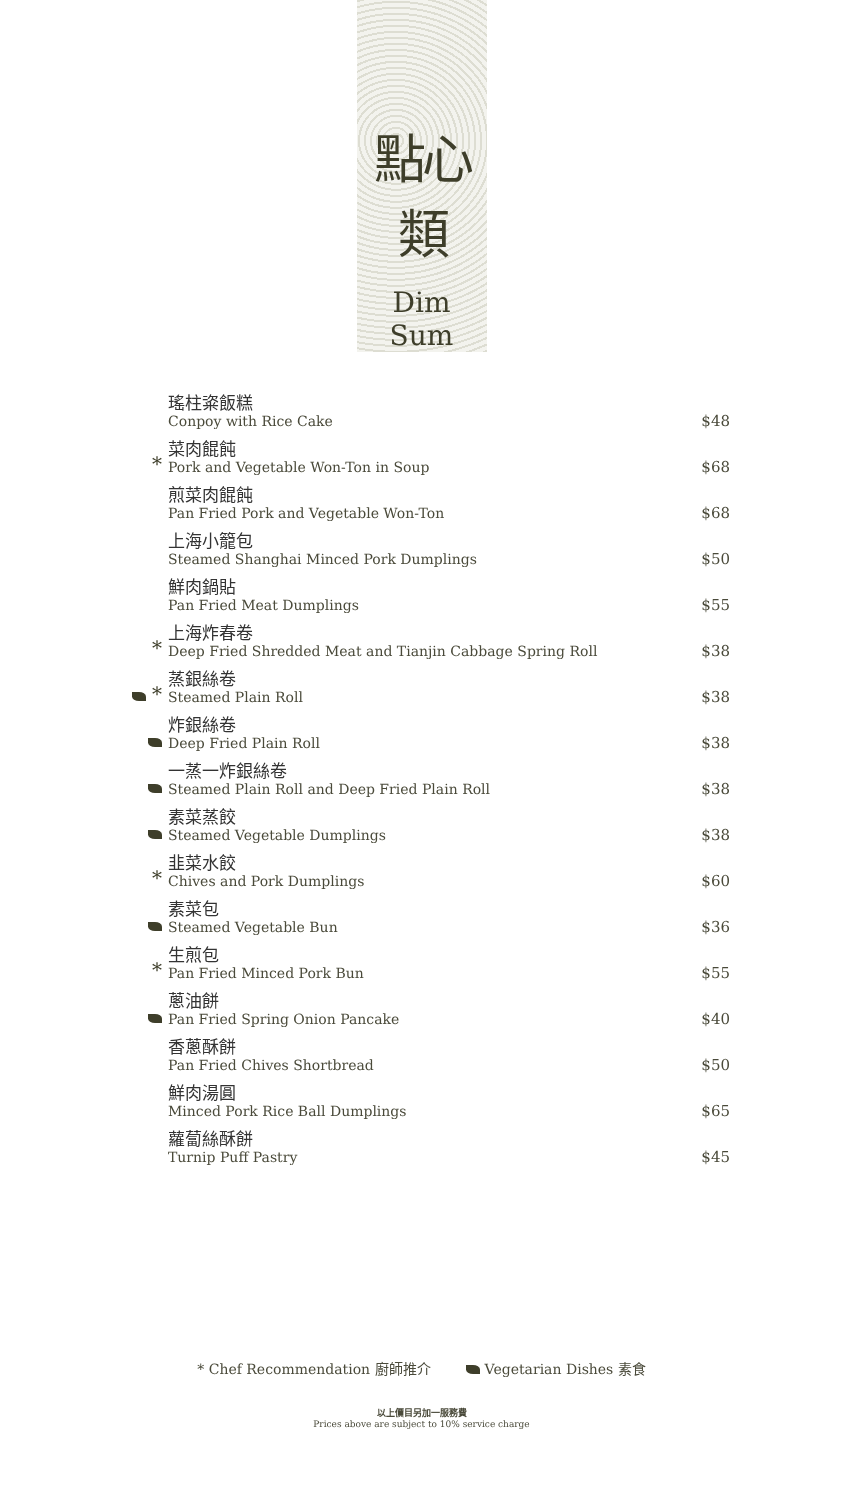點心類
Dim Sum
| | 瑤柱粢飯糕 Conpoy with Rice Cake | $48 |
| * | 菜肉餛飩 Pork and Vegetable Won-Ton in Soup | $68 |
| | 煎菜肉餛飩 Pan Fried Pork and Vegetable Won-Ton | $68 |
| | 上海小籠包 Steamed Shanghai Minced Pork Dumplings | $50 |
| | 鮮肉鍋貼 Pan Fried Meat Dumplings | $55 |
| * | 上海炸春卷 Deep Fried Shredded Meat and Tianjin Cabbage Spring Roll | $38 |
| * | 蒸銀絲卷 Steamed Plain Roll | $38 |
| | 炸銀絲卷 Deep Fried Plain Roll | $38 |
| | 一蒸一炸銀絲卷 Steamed Plain Roll and Deep Fried Plain Roll | $38 |
| | 素菜蒸餃 Steamed Vegetable Dumplings | $38 |
| * | 韭菜水餃 Chives and Pork Dumplings | $60 |
| | 素菜包 Steamed Vegetable Bun | $36 |
| * | 生煎包 Pan Fried Minced Pork Bun | $55 |
| | 蔥油餅 Pan Fried Spring Onion Pancake | $40 |
| | 香蔥酥餅 Pan Fried Chives Shortbread | $50 |
| | 鮮肉湯圓 Minced Pork Rice Ball Dumplings | $65 |
| | 蘿蔔絲酥餅 Turnip Puff Pastry | $45 |
* Chef Recommendation 廚師推介 Vegetarian Dishes 素食
以上價目另加一服務費
Prices above are subject to 10% service charge